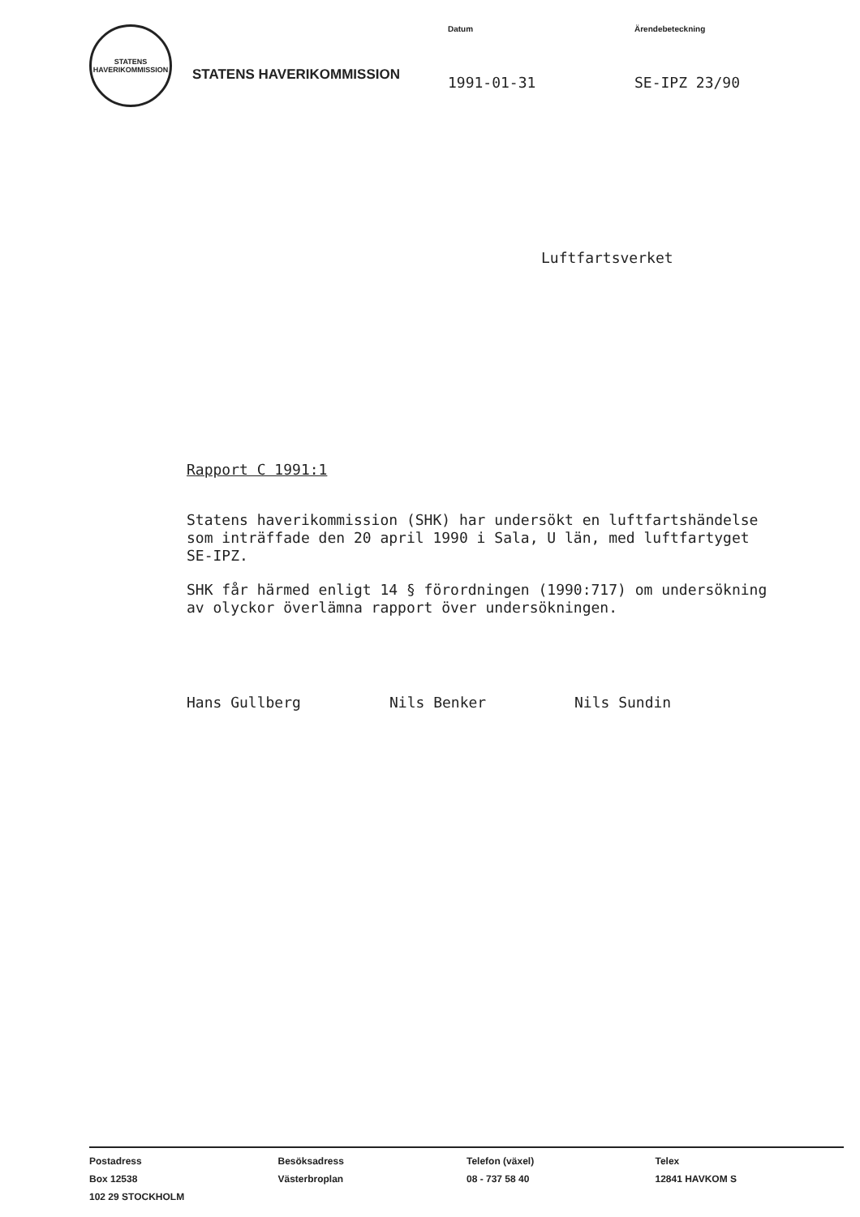STATENS HAVERIKOMMISSION
STATENS HAVERIKOMMISSION
Datum
1991-01-31
Ärendebeteckning
SE-IPZ 23/90
Luftfartsverket
Rapport C 1991:1
Statens haverikommission (SHK) har undersökt en luftfartshändelse som inträffade den 20 april 1990 i Sala, U län, med luftfartyget SE-IPZ.
SHK får härmed enligt 14 § förordningen (1990:717) om undersökning av olyckor överlämna rapport över undersökningen.
Hans Gullberg Nils Benker Nils Sundin
Postadress
Box 12538
102 29 STOCKHOLM
Besöksadress
Västerbroplan
Telefon (växel)
08 - 737 58 40
Telex
12841 HAVKOM S